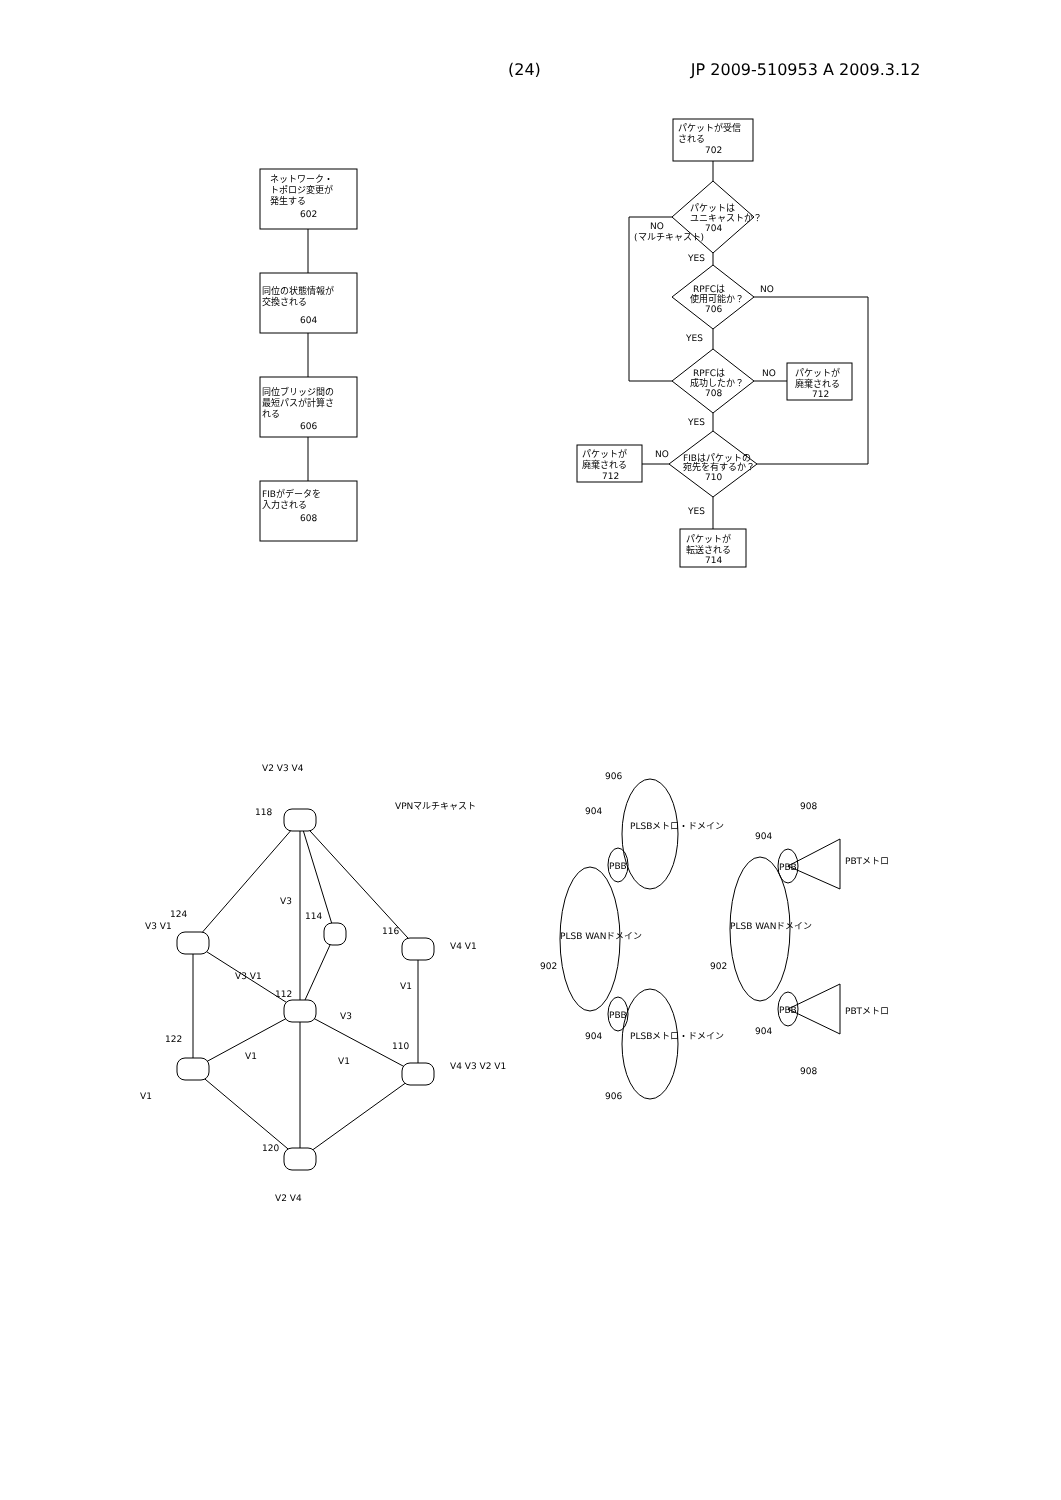(24) JP 2009-510953 A 2009.3.12
ネットワーク・
トポロジ変更が
発生する
602
同位の状態情報が
交換される
604
同位ブリッジ間の
最短パスが計算さ
れる
606
FIBがデータを
入力される
608
パケットが受信
される
702
パケットは
ユニキャストか？
704
NO
(マルチキャスト)
YES
RPFCは
使用可能か？
706
NO
YES
RPFCは
成功したか？
708
NO
パケットが
廃棄される
712
YES
FIBはパケットの
宛先を有するか？
710
NO
パケットが
廃棄される
712
YES
パケットが
転送される
714
V2 V3 V4
118
V3 V1
124
114
116
V4 V1
112
V3 V1
V3
122
V1
V1
V3
V1
V1
110
V4 V3 V2 V1
120
V2 V4
VPNマルチキャスト
PLSB WANドメイン
PLSBメトロ・ドメイン
PLSBメトロ・ドメイン
PBB
PBB
902
904
904
906
906
PLSB WANドメイン
PBB
PBB
902
904
904
908
908
PBTメトロ
PBTメトロ